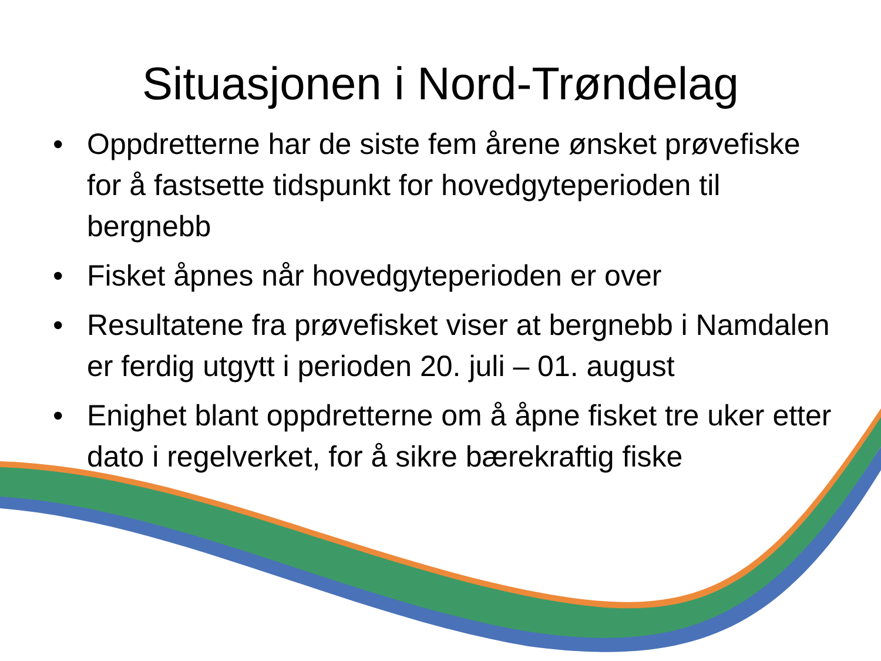Situasjonen i Nord-Trøndelag
• Oppdretterne har de siste fem årene ønsket prøvefiske for å fastsette tidspunkt for hovedgyteperioden til bergnebb
• Fisket åpnes når hovedgyteperioden er over
• Resultatene fra prøvefisket viser at bergnebb i Namdalen er ferdig utgytt i perioden 20. juli – 01. august
• Enighet blant oppdretterne om å åpne fisket tre uker etter dato i regelverket, for å sikre bærekraftig fiske